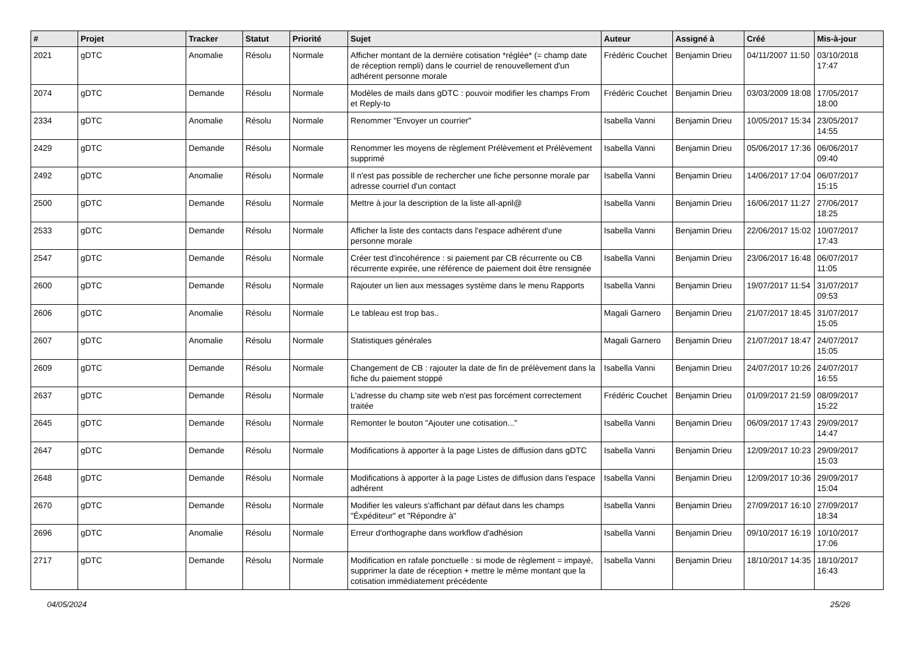| # | Projet | Tracker | Statut | Priorité | Sujet | Auteur | Assigné à | Créé | Mis-à-jour |
| --- | --- | --- | --- | --- | --- | --- | --- | --- | --- |
| 2021 | gDTC | Anomalie | Résolu | Normale | Afficher montant de la dernière cotisation *réglée* (= champ date de réception rempli) dans le courriel de renouvellement d'un adhérent personne morale | Frédéric Couchet | Benjamin Drieu | 04/11/2007 11:50 | 03/10/2018 17:47 |
| 2074 | gDTC | Demande | Résolu | Normale | Modèles de mails dans gDTC : pouvoir modifier les champs From et Reply-to | Frédéric Couchet | Benjamin Drieu | 03/03/2009 18:08 | 17/05/2017 18:00 |
| 2334 | gDTC | Anomalie | Résolu | Normale | Renommer "Envoyer un courrier" | Isabella Vanni | Benjamin Drieu | 10/05/2017 15:34 | 23/05/2017 14:55 |
| 2429 | gDTC | Demande | Résolu | Normale | Renommer les moyens de règlement Prélèvement et Prélèvement supprimé | Isabella Vanni | Benjamin Drieu | 05/06/2017 17:36 | 06/06/2017 09:40 |
| 2492 | gDTC | Anomalie | Résolu | Normale | Il n'est pas possible de rechercher une fiche personne morale par adresse courriel d'un contact | Isabella Vanni | Benjamin Drieu | 14/06/2017 17:04 | 06/07/2017 15:15 |
| 2500 | gDTC | Demande | Résolu | Normale | Mettre à jour la description de la liste all-april@ | Isabella Vanni | Benjamin Drieu | 16/06/2017 11:27 | 27/06/2017 18:25 |
| 2533 | gDTC | Demande | Résolu | Normale | Afficher la liste des contacts dans l'espace adhérent d'une personne morale | Isabella Vanni | Benjamin Drieu | 22/06/2017 15:02 | 10/07/2017 17:43 |
| 2547 | gDTC | Demande | Résolu | Normale | Créer test d'incohérence : si paiement par CB récurrente ou CB récurrente expirée, une référence de paiement doit être rensignée | Isabella Vanni | Benjamin Drieu | 23/06/2017 16:48 | 06/07/2017 11:05 |
| 2600 | gDTC | Demande | Résolu | Normale | Rajouter un lien aux messages système dans le menu Rapports | Isabella Vanni | Benjamin Drieu | 19/07/2017 11:54 | 31/07/2017 09:53 |
| 2606 | gDTC | Anomalie | Résolu | Normale | Le tableau est trop bas.. | Magali Garnero | Benjamin Drieu | 21/07/2017 18:45 | 31/07/2017 15:05 |
| 2607 | gDTC | Anomalie | Résolu | Normale | Statistiques générales | Magali Garnero | Benjamin Drieu | 21/07/2017 18:47 | 24/07/2017 15:05 |
| 2609 | gDTC | Demande | Résolu | Normale | Changement de CB : rajouter la date de fin de prélèvement dans la fiche du paiement stoppé | Isabella Vanni | Benjamin Drieu | 24/07/2017 10:26 | 24/07/2017 16:55 |
| 2637 | gDTC | Demande | Résolu | Normale | L'adresse du champ site web n'est pas forcément correctement traitée | Frédéric Couchet | Benjamin Drieu | 01/09/2017 21:59 | 08/09/2017 15:22 |
| 2645 | gDTC | Demande | Résolu | Normale | Remonter le bouton "Ajouter une cotisation..." | Isabella Vanni | Benjamin Drieu | 06/09/2017 17:43 | 29/09/2017 14:47 |
| 2647 | gDTC | Demande | Résolu | Normale | Modifications à apporter à la page Listes de diffusion dans gDTC | Isabella Vanni | Benjamin Drieu | 12/09/2017 10:23 | 29/09/2017 15:03 |
| 2648 | gDTC | Demande | Résolu | Normale | Modifications à apporter à la page Listes de diffusion dans l'espace adhérent | Isabella Vanni | Benjamin Drieu | 12/09/2017 10:36 | 29/09/2017 15:04 |
| 2670 | gDTC | Demande | Résolu | Normale | Modifier les valeurs s'affichant par défaut dans les champs "Éxpéditeur" et "Répondre à" | Isabella Vanni | Benjamin Drieu | 27/09/2017 16:10 | 27/09/2017 18:34 |
| 2696 | gDTC | Anomalie | Résolu | Normale | Erreur d'orthographe dans workflow d'adhésion | Isabella Vanni | Benjamin Drieu | 09/10/2017 16:19 | 10/10/2017 17:06 |
| 2717 | gDTC | Demande | Résolu | Normale | Modification en rafale ponctuelle : si mode de règlement = impayé, supprimer la date de réception + mettre le même montant que la cotisation immédiatement précédente | Isabella Vanni | Benjamin Drieu | 18/10/2017 14:35 | 18/10/2017 16:43 |
04/05/2024 25/26